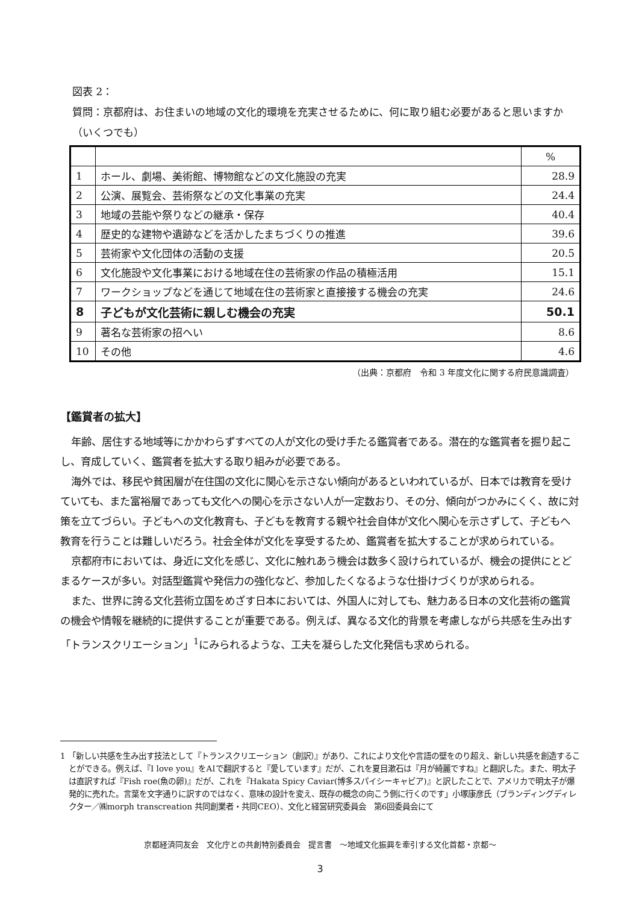図表 2：
質問：京都府は、お住まいの地域の文化的環境を充実させるために、何に取り組む必要があると思いますか（いくつでも）
| | | % |
| 1 | ホール、劇場、美術館、博物館などの文化施設の充実 | 28.9 |
| 2 | 公演、展覧会、芸術祭などの文化事業の充実 | 24.4 |
| 3 | 地域の芸能や祭りなどの継承・保存 | 40.4 |
| 4 | 歴史的な建物や遺跡などを活かしたまちづくりの推進 | 39.6 |
| 5 | 芸術家や文化団体の活動の支援 | 20.5 |
| 6 | 文化施設や文化事業における地域在住の芸術家の作品の積極活用 | 15.1 |
| 7 | ワークショップなどを通じて地域在住の芸術家と直接接する機会の充実 | 24.6 |
| 8 | 子どもが文化芸術に親しむ機会の充実 | 50.1 |
| 9 | 著名な芸術家の招へい | 8.6 |
| 10 | その他 | 4.6 |
（出典：京都府　令和 3 年度文化に関する府民意識調査）
【鑑賞者の拡大】
年齢、居住する地域等にかかわらずすべての人が文化の受け手たる鑑賞者である。潜在的な鑑賞者を掘り起こし、育成していく、鑑賞者を拡大する取り組みが必要である。
海外では、移民や貧困層が在住国の文化に関心を示さない傾向があるといわれているが、日本では教育を受けていても、また富裕層であっても文化への関心を示さない人が一定数おり、その分、傾向がつかみにくく、故に対策を立てづらい。子どもへの文化教育も、子どもを教育する親や社会自体が文化へ関心を示さずして、子どもへ教育を行うことは難しいだろう。社会全体が文化を享受するため、鑑賞者を拡大することが求められている。
京都府市においては、身近に文化を感じ、文化に触れあう機会は数多く設けられているが、機会の提供にとどまるケースが多い。対話型鑑賞や発信力の強化など、参加したくなるような仕掛けづくりが求められる。
また、世界に誇る文化芸術立国をめざす日本においては、外国人に対しても、魅力ある日本の文化芸術の鑑賞の機会や情報を継続的に提供することが重要である。例えば、異なる文化的背景を考慮しながら共感を生み出す「トランスクリエーション」<sup>1</sup>にみられるような、工夫を凝らした文化発信も求められる。
1 「新しい共感を生み出す技法として『トランスクリエーション（創訳）』があり、これにより文化や言語の壁をのり超え、新しい共感を創造することができる。例えば、『I love you』をAIで翻訳すると『愛しています』だが、これを夏目漱石は『月が綺麗ですね』と翻訳した。また、明太子は直訳すれば『Fish roe(魚の卵)』だが、これを『Hakata Spicy Caviar(博多スパイシーキャビア)』と訳したことで、アメリカで明太子が爆発的に売れた。言葉を文字通りに訳すのではなく、意味の設計を変え、既存の概念の向こう側に行くのです」小塚康彦氏（ブランディングディレクター／㈱morph transcreation 共同創業者・共同CEO）、文化と経営研究委員会　第6回委員会にて
京都経済同友会　文化庁との共創特別委員会　提言書　～地域文化振興を牽引する文化首都・京都～
3